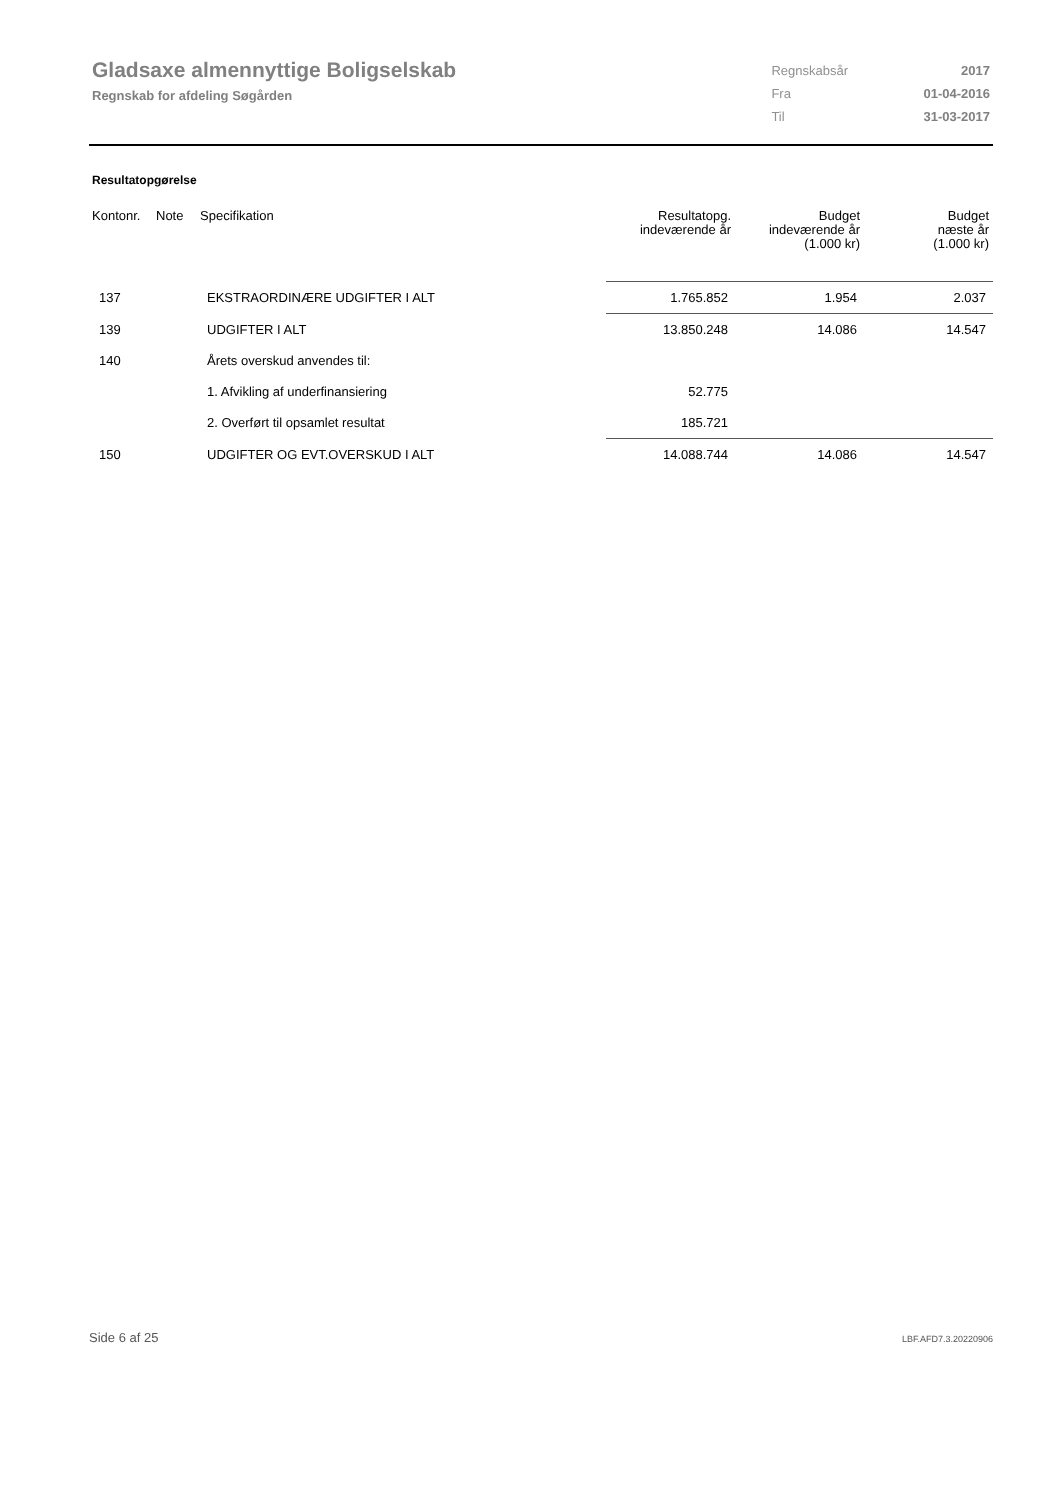Gladsaxe almennyttige Boligselskab
Regnskab for afdeling Søgården
| Regnskabsår | 2017 |
| Fra | 01-04-2016 |
| Til | 31-03-2017 |
Resultatopgørelse
| Kontonr. | Note | Specifikation | Resultatopg. indeværende år | Budget indeværende år (1.000 kr) | Budget næste år (1.000 kr) |
| --- | --- | --- | --- | --- | --- |
| 137 | | EKSTRAORDINÆRE UDGIFTER I ALT | 1.765.852 | 1.954 | 2.037 |
| 139 | | UDGIFTER I ALT | 13.850.248 | 14.086 | 14.547 |
| 140 | | Årets overskud anvendes til: | | | |
| | | 1. Afvikling af underfinansiering | 52.775 | | |
| | | 2. Overført til opsamlet resultat | 185.721 | | |
| 150 | | UDGIFTER OG EVT.OVERSKUD I ALT | 14.088.744 | 14.086 | 14.547 |
Side 6 af 25 LBF.AFD7.3.20220906